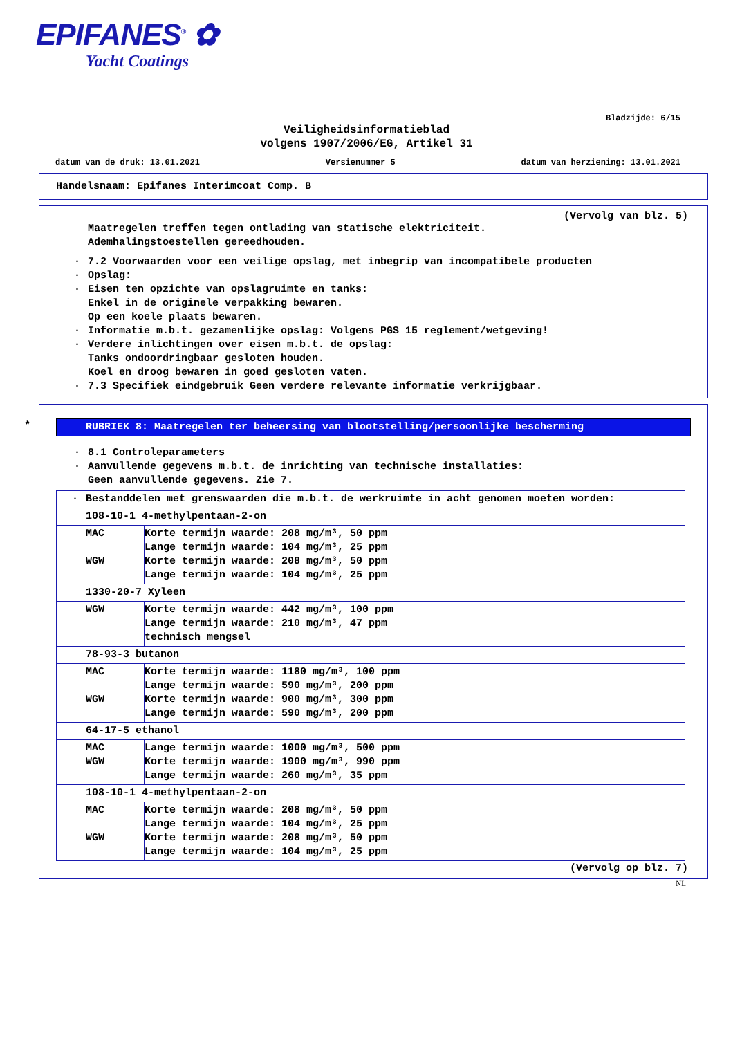EPIFANES<sup>®</sup> ✿
Yacht Coatings
Bladzijde: 6/15
Veiligheidsinformatieblad
volgens 1907/2006/EG, Artikel 31
datum van de druk: 13.01.2021 Versienummer 5 datum van herziening: 13.01.2021
Handelsnaam: Epifanes Interimcoat Comp. B
(Vervolg van blz. 5)
Maatregelen treffen tegen ontlading van statische elektriciteit.
Ademhalingstoestellen gereedhouden.
· 7.2 Voorwaarden voor een veilige opslag, met inbegrip van incompatibele producten
· Opslag:
· Eisen ten opzichte van opslagruimte en tanks:
Enkel in de originele verpakking bewaren.
Op een koele plaats bewaren.
· Informatie m.b.t. gezamenlijke opslag: Volgens PGS 15 reglement/wetgeving!
· Verdere inlichtingen over eisen m.b.t. de opslag:
Tanks ondoordringbaar gesloten houden.
Koel en droog bewaren in goed gesloten vaten.
· 7.3 Specifiek eindgebruik Geen verdere relevante informatie verkrijgbaar.
*
RUBRIEK 8: Maatregelen ter beheersing van blootstelling/persoonlijke bescherming
· 8.1 Controleparameters
· Aanvullende gegevens m.b.t. de inrichting van technische installaties:
Geen aanvullende gegevens. Zie 7.
| · Bestanddelen met grenswaarden die m.b.t. de werkruimte in acht genomen moeten worden: | | |
| 108-10-1 4-methylpentaan-2-on | | |
| MAC WGW | Korte termijn waarde: 208 mg/m³, 50 ppm Lange termijn waarde: 104 mg/m³, 25 ppm Korte termijn waarde: 208 mg/m³, 50 ppm Lange termijn waarde: 104 mg/m³, 25 ppm | |
| 1330-20-7 Xyleen | | |
| WGW | Korte termijn waarde: 442 mg/m³, 100 ppm Lange termijn waarde: 210 mg/m³, 47 ppm technisch mengsel | |
| 78-93-3 butanon | | |
| MAC WGW | Korte termijn waarde: 1180 mg/m³, 100 ppm Lange termijn waarde: 590 mg/m³, 200 ppm Korte termijn waarde: 900 mg/m³, 300 ppm Lange termijn waarde: 590 mg/m³, 200 ppm | |
| 64-17-5 ethanol | | |
| MAC WGW | Lange termijn waarde: 1000 mg/m³, 500 ppm Korte termijn waarde: 1900 mg/m³, 990 ppm Lange termijn waarde: 260 mg/m³, 35 ppm | |
| 108-10-1 4-methylpentaan-2-on | | |
| MAC WGW | Korte termijn waarde: 208 mg/m³, 50 ppm Lange termijn waarde: 104 mg/m³, 25 ppm Korte termijn waarde: 208 mg/m³, 50 ppm Lange termijn waarde: 104 mg/m³, 25 ppm | |
(Vervolg op blz. 7)
NL